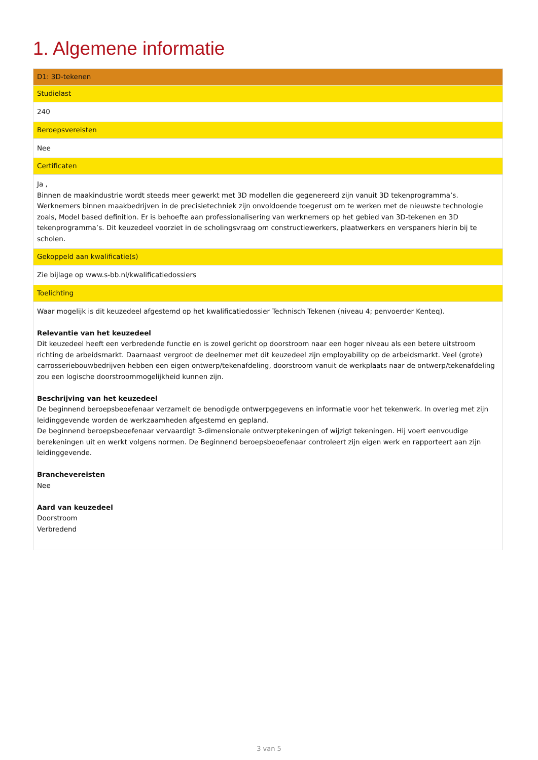1. Algemene informatie
| D1: 3D-tekenen |
| --- |
| Studielast |
| 240 |
| Beroepsvereisten |
| Nee |
| Certificaten |
| Ja , Binnen de maakindustrie wordt steeds meer gewerkt met 3D modellen die gegenereerd zijn vanuit 3D tekenprogramma’s. Werknemers binnen maakbedrijven in de precisietechniek zijn onvoldoende toegerust om te werken met de nieuwste technologie zoals, Model based definition. Er is behoefte aan professionalisering van werknemers op het gebied van 3D-tekenen en 3D tekenprogramma’s. Dit keuzedeel voorziet in de scholingsvraag om constructiewerkers, plaatwerkers en verspaners hierin bij te scholen. |
| Gekoppeld aan kwalificatie(s) |
| Zie bijlage op www.s-bb.nl/kwalificatiedossiers |
| Toelichting |
| Waar mogelijk is dit keuzedeel afgestemd op het kwalificatiedossier Technisch Tekenen (niveau 4; penvoerder Kenteq). Relevantie van het keuzedeel Dit keuzedeel heeft een verbredende functie en is zowel gericht op doorstroom naar een hoger niveau als een betere uitstroom richting de arbeidsmarkt. Daarnaast vergroot de deelnemer met dit keuzedeel zijn employability op de arbeidsmarkt. Veel (grote) carrosseriebouwbedrijven hebben een eigen ontwerp/tekenafdeling, doorstroom vanuit de werkplaats naar de ontwerp/tekenafdeling zou een logische doorstroommogelijkheid kunnen zijn. Beschrijving van het keuzedeel De beginnend beroepsbeoefenaar verzamelt de benodigde ontwerpgegevens en informatie voor het tekenwerk. In overleg met zijn leidinggevende worden de werkzaamheden afgestemd en gepland. De beginnend beroepsbeoefenaar vervaardigt 3-dimensionale ontwerptekeningen of wijzigt tekeningen. Hij voert eenvoudige berekeningen uit en werkt volgens normen. De Beginnend beroepsbeoefenaar controleert zijn eigen werk en rapporteert aan zijn leidinggevende. Branchevereisten Nee Aard van keuzedeel Doorstroom Verbredend |
3 van 5